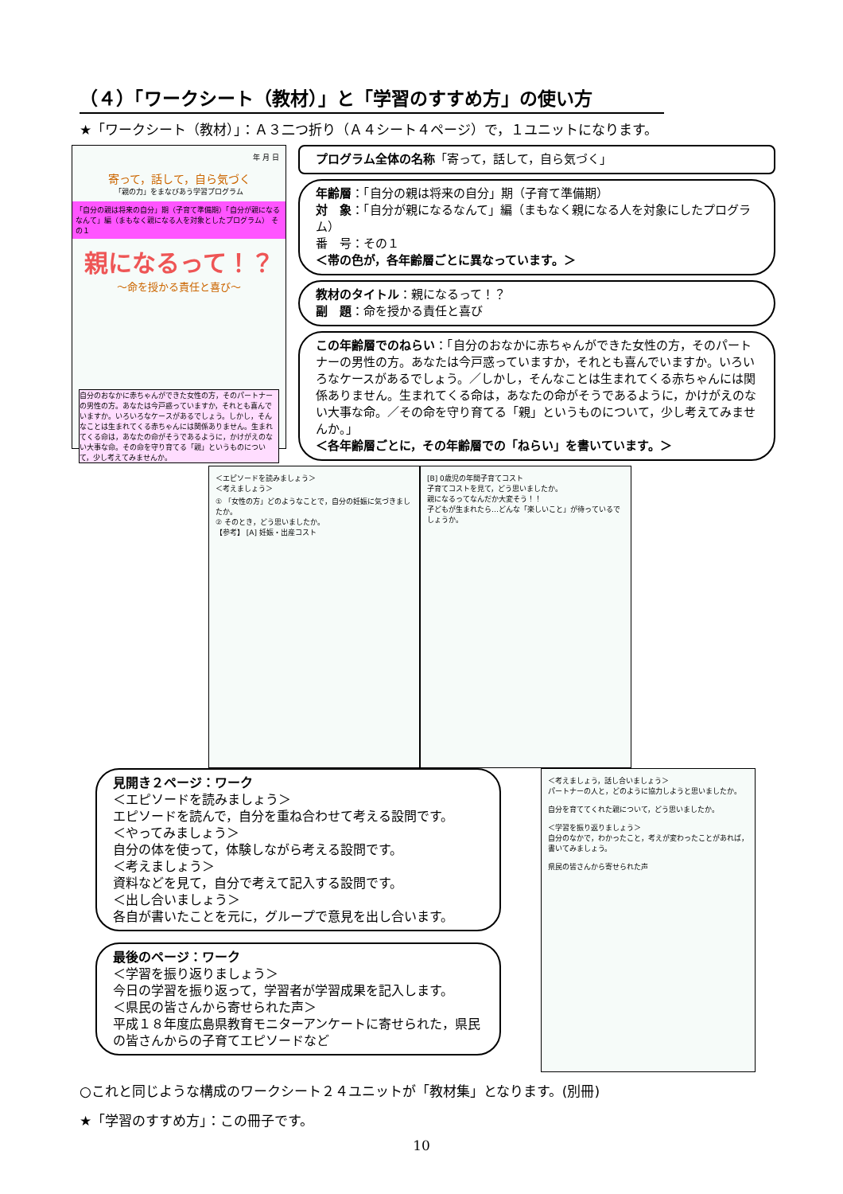（４）「ワークシート（教材）」と「学習のすすめ方」の使い方
★「ワークシート（教材）」：Ａ３二つ折り（Ａ４シート４ページ）で，１ユニットになります。
年 月 日
寄って，話して，自ら気づく
「親の力」をまなびあう学習プログラム
「自分の親は将来の自分」期（子育て準備期）「自分が親になるなんて」編（まもなく親になる人を対象としたプログラム） その１
親になるって！？
～命を授かる責任と喜び～
自分のおなかに赤ちゃんができた女性の方，そのパートナーの男性の方。あなたは今戸惑っていますか，それとも喜んでいますか。いろいろなケースがあるでしょう。しかし，そんなことは生まれてくる赤ちゃんには関係ありません。生まれてくる命は，あなたの命がそうであるように，かけがえのない大事な命。その命を守り育てる「親」というものについて，少し考えてみませんか。
プログラム全体の名称「寄って，話して，自ら気づく」
年齢層：「自分の親は将来の自分」期（子育て準備期）
対　象：「自分が親になるなんて」編（まもなく親になる人を対象にしたプログラム）
番　号：その１
＜帯の色が，各年齢層ごとに異なっています。＞
教材のタイトル：親になるって！？
副　題：命を授かる責任と喜び
この年齢層でのねらい：「自分のおなかに赤ちゃんができた女性の方，そのパートナーの男性の方。あなたは今戸惑っていますか，それとも喜んでいますか。いろいろなケースがあるでしょう。／しかし，そんなことは生まれてくる赤ちゃんには関係ありません。生まれてくる命は，あなたの命がそうであるように，かけがえのない大事な命。／その命を守り育てる「親」というものについて，少し考えてみませんか。」
＜各年齢層ごとに，その年齢層での「ねらい」を書いています。＞
＜エピソードを読みましょう＞
＜考えましょう＞
① 「女性の方」どのようなことで，自分の妊娠に気づきましたか。
② そのとき，どう思いましたか。
【参考】 [A] 妊娠・出産コスト
[B] 0歳児の年間子育てコスト
子育てコストを見て，どう思いましたか。
親になるってなんだか大変そう！！
子どもが生まれたら…どんな「楽しいこと」が待っているでしょうか。
見開き２ページ：ワーク
＜エピソードを読みましょう＞
エピソードを読んで，自分を重ね合わせて考える設問です。
＜やってみましょう＞
自分の体を使って，体験しながら考える設問です。
＜考えましょう＞
資料などを見て，自分で考えて記入する設問です。
＜出し合いましょう＞
各自が書いたことを元に，グループで意見を出し合います。
最後のページ：ワーク
＜学習を振り返りましょう＞
今日の学習を振り返って，学習者が学習成果を記入します。
＜県民の皆さんから寄せられた声＞
平成１８年度広島県教育モニターアンケートに寄せられた，県民の皆さんからの子育てエピソードなど
＜考えましょう，話し合いましょう＞
パートナーの人と，どのように協力しようと思いましたか。
自分を育ててくれた親について，どう思いましたか。
＜学習を振り返りましょう＞
自分のなかで，わかったこと，考えが変わったことがあれば，書いてみましょう。
県民の皆さんから寄せられた声
○これと同じような構成のワークシート２４ユニットが「教材集」となります。(別冊)
★「学習のすすめ方」：この冊子です。
10